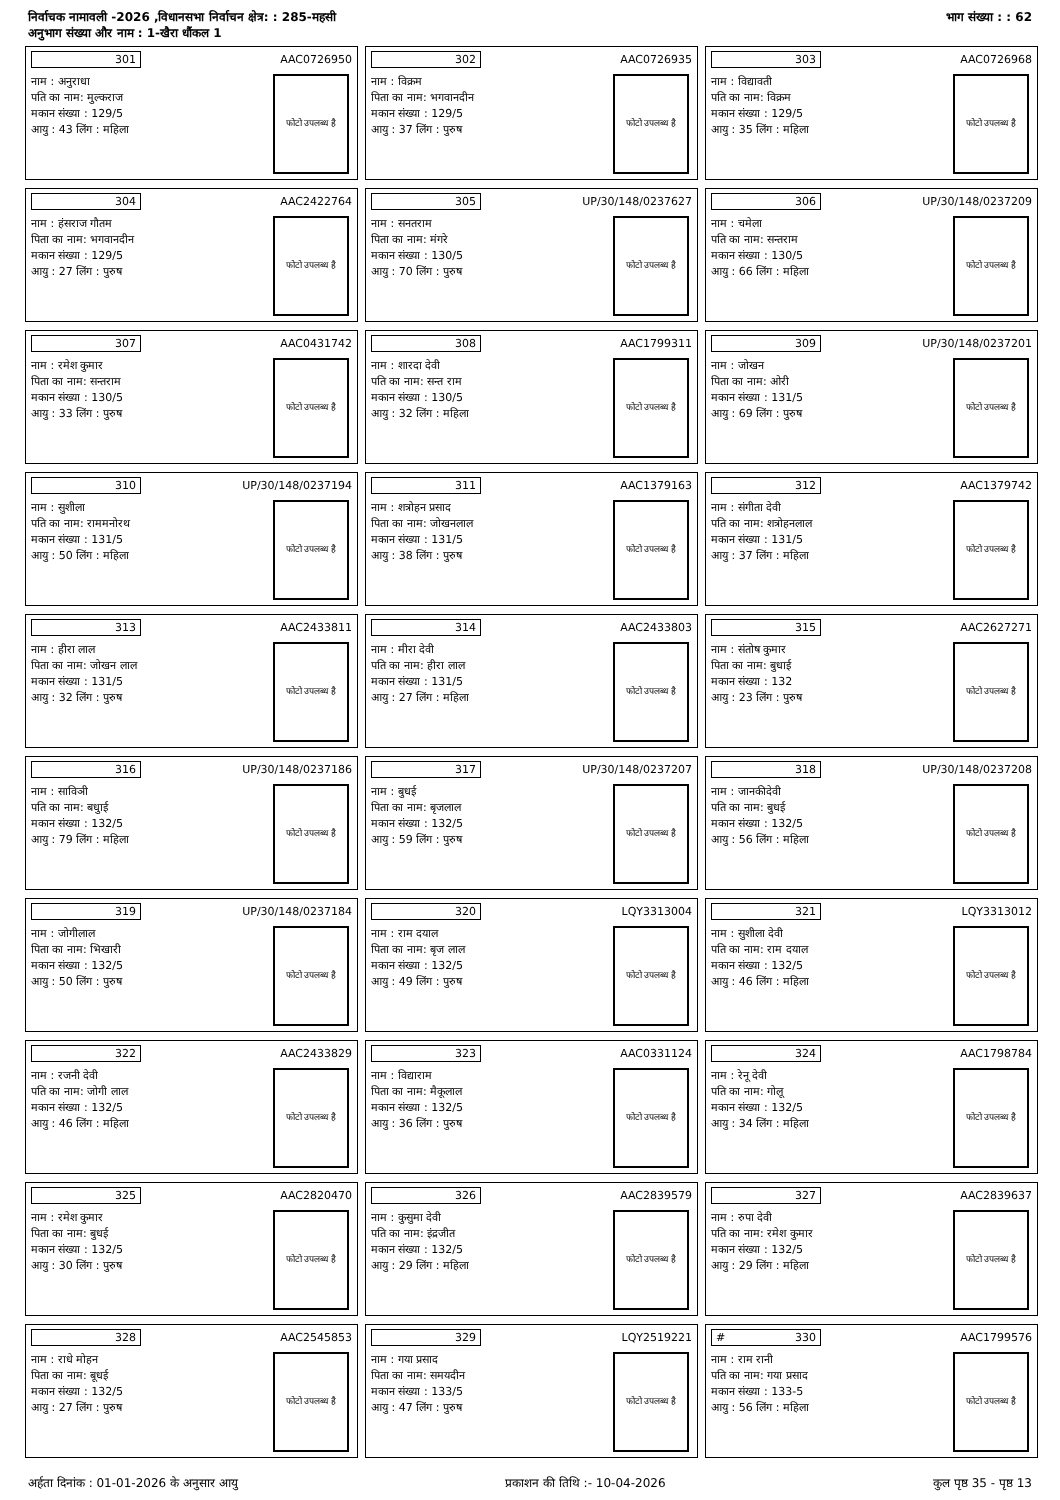निर्वाचक नामावली -2026 ,विधानसभा निर्वाचन क्षेत्र: : 285-महसी भाग संख्या : : 62
अनुभाग संख्या और नाम : 1-खैरा धौंकल 1
301 AAC0726950
नाम : अनुराधा
पति का नाम: मुल्कराज
मकान संख्या : 129/5
आयु : 43 लिंग : महिला
फोटो उपलब्ध है
302 AAC0726935
नाम : विक्रम
पिता का नाम: भगवानदीन
मकान संख्या : 129/5
आयु : 37 लिंग : पुरुष
फोटो उपलब्ध है
303 AAC0726968
नाम : विद्यावती
पति का नाम: विक्रम
मकान संख्या : 129/5
आयु : 35 लिंग : महिला
फोटो उपलब्ध है
304 AAC2422764
नाम : हंसराज गौतम
पिता का नाम: भगवानदीन
मकान संख्या : 129/5
आयु : 27 लिंग : पुरुष
फोटो उपलब्ध है
305 UP/30/148/0237627
नाम : सनतराम
पिता का नाम: मंगरे
मकान संख्या : 130/5
आयु : 70 लिंग : पुरुष
फोटो उपलब्ध है
306 UP/30/148/0237209
नाम : चमेला
पति का नाम: सन्तराम
मकान संख्या : 130/5
आयु : 66 लिंग : महिला
फोटो उपलब्ध है
307 AAC0431742
नाम : रमेश कुमार
पिता का नाम: सन्तराम
मकान संख्या : 130/5
आयु : 33 लिंग : पुरुष
फोटो उपलब्ध है
308 AAC1799311
नाम : शारदा देवी
पति का नाम: सन्त राम
मकान संख्या : 130/5
आयु : 32 लिंग : महिला
फोटो उपलब्ध है
309 UP/30/148/0237201
नाम : जोखन
पिता का नाम: ओरी
मकान संख्या : 131/5
आयु : 69 लिंग : पुरुष
फोटो उपलब्ध है
310 UP/30/148/0237194
नाम : सुशीला
पति का नाम: राममनोरथ
मकान संख्या : 131/5
आयु : 50 लिंग : महिला
फोटो उपलब्ध है
311 AAC1379163
नाम : शत्रोहन प्रसाद
पिता का नाम: जोखनलाल
मकान संख्या : 131/5
आयु : 38 लिंग : पुरुष
फोटो उपलब्ध है
312 AAC1379742
नाम : संगीता देवी
पति का नाम: शत्रोहनलाल
मकान संख्या : 131/5
आयु : 37 लिंग : महिला
फोटो उपलब्ध है
313 AAC2433811
नाम : हीरा लाल
पिता का नाम: जोखन लाल
मकान संख्या : 131/5
आयु : 32 लिंग : पुरुष
फोटो उपलब्ध है
314 AAC2433803
नाम : मीरा देवी
पति का नाम: हीरा लाल
मकान संख्या : 131/5
आयु : 27 लिंग : महिला
फोटो उपलब्ध है
315 AAC2627271
नाम : संतोष कुमार
पिता का नाम: बुधाई
मकान संख्या : 132
आयु : 23 लिंग : पुरुष
फोटो उपलब्ध है
316 UP/30/148/0237186
नाम : साविञी
पति का नाम: बधुाई
मकान संख्या : 132/5
आयु : 79 लिंग : महिला
फोटो उपलब्ध है
317 UP/30/148/0237207
नाम : बुधई
पिता का नाम: बृजलाल
मकान संख्या : 132/5
आयु : 59 लिंग : पुरुष
फोटो उपलब्ध है
318 UP/30/148/0237208
नाम : जानकीदेवी
पति का नाम: बुधई
मकान संख्या : 132/5
आयु : 56 लिंग : महिला
फोटो उपलब्ध है
319 UP/30/148/0237184
नाम : जोगीलाल
पिता का नाम: भिखारी
मकान संख्या : 132/5
आयु : 50 लिंग : पुरुष
फोटो उपलब्ध है
320 LQY3313004
नाम : राम दयाल
पिता का नाम: बृज लाल
मकान संख्या : 132/5
आयु : 49 लिंग : पुरुष
फोटो उपलब्ध है
321 LQY3313012
नाम : सुशीला देवी
पति का नाम: राम दयाल
मकान संख्या : 132/5
आयु : 46 लिंग : महिला
फोटो उपलब्ध है
322 AAC2433829
नाम : रजनी देवी
पति का नाम: जोगी लाल
मकान संख्या : 132/5
आयु : 46 लिंग : महिला
फोटो उपलब्ध है
323 AAC0331124
नाम : विद्याराम
पिता का नाम: मैकूलाल
मकान संख्या : 132/5
आयु : 36 लिंग : पुरुष
फोटो उपलब्ध है
324 AAC1798784
नाम : रेनू देवी
पति का नाम: गोलू
मकान संख्या : 132/5
आयु : 34 लिंग : महिला
फोटो उपलब्ध है
325 AAC2820470
नाम : रमेश कुमार
पिता का नाम: बुधई
मकान संख्या : 132/5
आयु : 30 लिंग : पुरुष
फोटो उपलब्ध है
326 AAC2839579
नाम : कुसुमा देवी
पति का नाम: इंद्रजीत
मकान संख्या : 132/5
आयु : 29 लिंग : महिला
फोटो उपलब्ध है
327 AAC2839637
नाम : रुपा देवी
पति का नाम: रमेश कुमार
मकान संख्या : 132/5
आयु : 29 लिंग : महिला
फोटो उपलब्ध है
328 AAC2545853
नाम : राधे मोहन
पिता का नाम: बूधई
मकान संख्या : 132/5
आयु : 27 लिंग : पुरुष
फोटो उपलब्ध है
329 LQY2519221
नाम : गया प्रसाद
पिता का नाम: समयदीन
मकान संख्या : 133/5
आयु : 47 लिंग : पुरुष
फोटो उपलब्ध है
# 330 AAC1799576
नाम : राम रानी
पति का नाम: गया प्रसाद
मकान संख्या : 133-5
आयु : 56 लिंग : महिला
फोटो उपलब्ध है
अर्हता दिनांक : 01-01-2026 के अनुसार आयु प्रकाशन की तिथि :- 10-04-2026 कुल पृष्ठ 35 - पृष्ठ 13